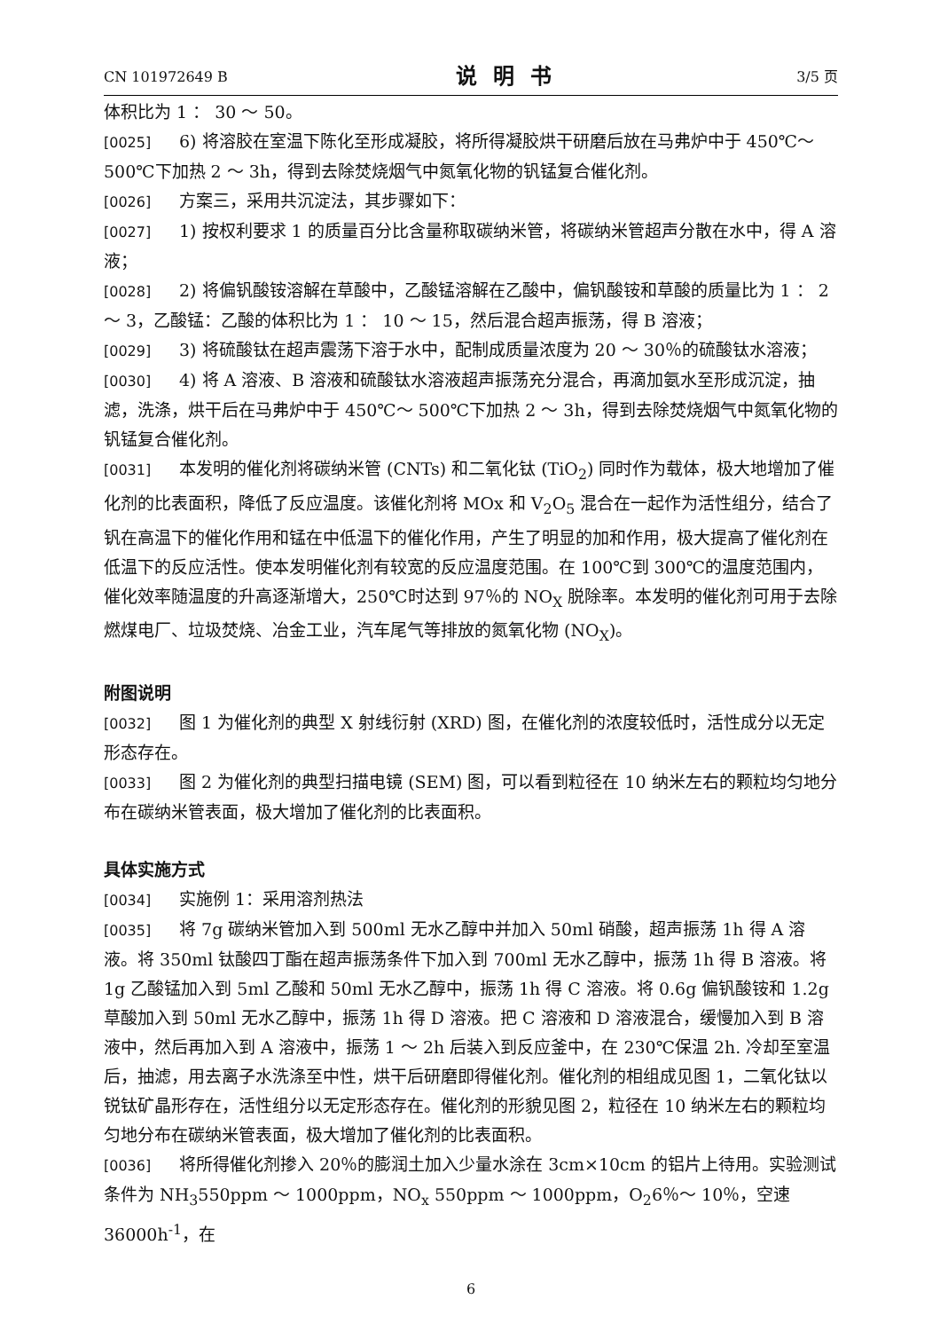CN 101972649 B 说明书 3/5 页
体积比为 1 ： 30 ～ 50。
[0025] 6) 将溶胶在室温下陈化至形成凝胶，将所得凝胶烘干研磨后放在马弗炉中于 450℃～ 500℃下加热 2 ～ 3h，得到去除焚烧烟气中氮氧化物的钒锰复合催化剂。
[0026] 方案三，采用共沉淀法，其步骤如下：
[0027] 1) 按权利要求 1 的质量百分比含量称取碳纳米管，将碳纳米管超声分散在水中，得 A 溶液；
[0028] 2) 将偏钒酸铵溶解在草酸中，乙酸锰溶解在乙酸中，偏钒酸铵和草酸的质量比为 1 ： 2 ～ 3，乙酸锰：乙酸的体积比为 1 ： 10 ～ 15，然后混合超声振荡，得 B 溶液；
[0029] 3) 将硫酸钛在超声震荡下溶于水中，配制成质量浓度为 20 ～ 30％的硫酸钛水溶液；
[0030] 4) 将 A 溶液、B 溶液和硫酸钛水溶液超声振荡充分混合，再滴加氨水至形成沉淀，抽滤，洗涤，烘干后在马弗炉中于 450℃～ 500℃下加热 2 ～ 3h，得到去除焚烧烟气中氮氧化物的钒锰复合催化剂。
[0031] 本发明的催化剂将碳纳米管 (CNTs) 和二氧化钛 (TiO<sub>2</sub>) 同时作为载体，极大地增加了催化剂的比表面积，降低了反应温度。该催化剂将 MOx 和 V<sub>2</sub>O<sub>5</sub> 混合在一起作为活性组分，结合了钒在高温下的催化作用和锰在中低温下的催化作用，产生了明显的加和作用，极大提高了催化剂在低温下的反应活性。使本发明催化剂有较宽的反应温度范围。在 100℃到 300℃的温度范围内，催化效率随温度的升高逐渐增大，250℃时达到 97％的 NO<sub>X</sub> 脱除率。本发明的催化剂可用于去除燃煤电厂、垃圾焚烧、冶金工业，汽车尾气等排放的氮氧化物 (NO<sub>X</sub>)。
附图说明
[0032] 图 1 为催化剂的典型 X 射线衍射 (XRD) 图，在催化剂的浓度较低时，活性成分以无定形态存在。
[0033] 图 2 为催化剂的典型扫描电镜 (SEM) 图，可以看到粒径在 10 纳米左右的颗粒均匀地分布在碳纳米管表面，极大增加了催化剂的比表面积。
具体实施方式
[0034] 实施例 1：采用溶剂热法
[0035] 将 7g 碳纳米管加入到 500ml 无水乙醇中并加入 50ml 硝酸，超声振荡 1h 得 A 溶液。将 350ml 钛酸四丁酯在超声振荡条件下加入到 700ml 无水乙醇中，振荡 1h 得 B 溶液。将 1g 乙酸锰加入到 5ml 乙酸和 50ml 无水乙醇中，振荡 1h 得 C 溶液。将 0.6g 偏钒酸铵和 1.2g 草酸加入到 50ml 无水乙醇中，振荡 1h 得 D 溶液。把 C 溶液和 D 溶液混合，缓慢加入到 B 溶液中，然后再加入到 A 溶液中，振荡 1 ～ 2h 后装入到反应釜中，在 230℃保温 2h. 冷却至室温后，抽滤，用去离子水洗涤至中性，烘干后研磨即得催化剂。催化剂的相组成见图 1，二氧化钛以锐钛矿晶形存在，活性组分以无定形态存在。催化剂的形貌见图 2，粒径在 10 纳米左右的颗粒均匀地分布在碳纳米管表面，极大增加了催化剂的比表面积。
[0036] 将所得催化剂掺入 20％的膨润土加入少量水涂在 3cm×10cm 的铝片上待用。实验测试条件为 NH<sub>3</sub>550ppm ～ 1000ppm，NO<sub>x</sub> 550ppm ～ 1000ppm，O<sub>2</sub>6％～ 10％，空速 36000h<sup>-1</sup>，在
6